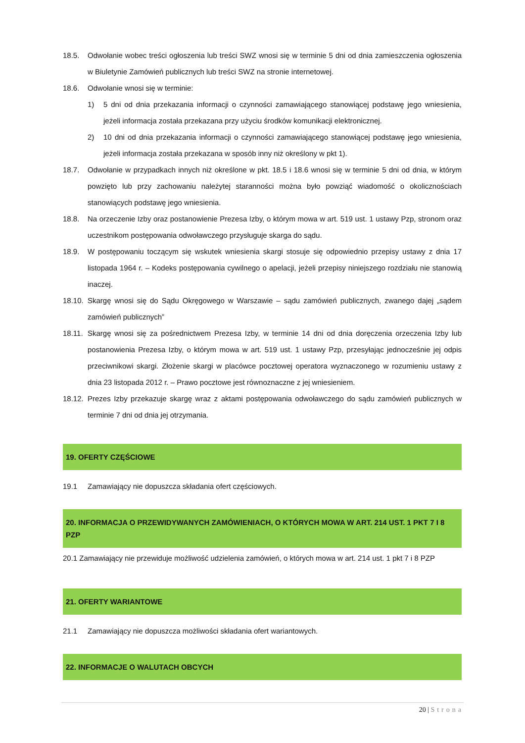18.5. Odwołanie wobec treści ogłoszenia lub treści SWZ wnosi się w terminie 5 dni od dnia zamieszczenia ogłoszenia w Biuletynie Zamówień publicznych lub treści SWZ na stronie internetowej.
18.6. Odwołanie wnosi się w terminie:
1) 5 dni od dnia przekazania informacji o czynności zamawiającego stanowiącej podstawę jego wniesienia, jeżeli informacja została przekazana przy użyciu środków komunikacji elektronicznej.
2) 10 dni od dnia przekazania informacji o czynności zamawiającego stanowiącej podstawę jego wniesienia, jeżeli informacja została przekazana w sposób inny niż określony w pkt 1).
18.7. Odwołanie w przypadkach innych niż określone w pkt. 18.5 i 18.6 wnosi się w terminie 5 dni od dnia, w którym powzięto lub przy zachowaniu należytej staranności można było powziąć wiadomość o okolicznościach stanowiących podstawę jego wniesienia.
18.8. Na orzeczenie Izby oraz postanowienie Prezesa Izby, o którym mowa w art. 519 ust. 1 ustawy Pzp, stronom oraz uczestnikom postępowania odwoławczego przysługuje skarga do sądu.
18.9. W postępowaniu toczącym się wskutek wniesienia skargi stosuje się odpowiednio przepisy ustawy z dnia 17 listopada 1964 r. – Kodeks postępowania cywilnego o apelacji, jeżeli przepisy niniejszego rozdziału nie stanowią inaczej.
18.10.
Skargę wnosi się do Sądu Okręgowego w Warszawie – sądu zamówień publicznych, zwanego dajej „sądem zamówień publicznych”
18.11.
Skargę wnosi się za pośrednictwem Prezesa Izby, w terminie 14 dni od dnia doręczenia orzeczenia Izby lub postanowienia Prezesa Izby, o którym mowa w art. 519 ust. 1 ustawy Pzp, przesyłając jednocześnie jej odpis przeciwnikowi skargi. Złożenie skargi w placówce pocztowej operatora wyznaczonego w rozumieniu ustawy z dnia 23 listopada 2012 r. – Prawo pocztowe jest równoznaczne z jej wniesieniem.
18.12.
Prezes Izby przekazuje skargę wraz z aktami postępowania odwoławczego do sądu zamówień publicznych w terminie 7 dni od dnia jej otrzymania.
19. OFERTY CZĘŚCIOWE
19.1 Zamawiający nie dopuszcza składania ofert częściowych.
20. INFORMACJA O PRZEWIDYWANYCH ZAMÓWIENIACH, O KTÓRYCH MOWA W ART. 214 UST. 1 PKT 7 I 8 PZP
20.1 Zamawiający nie przewiduje możliwość udzielenia zamówień, o których mowa w art. 214 ust. 1 pkt 7 i 8 PZP
21. OFERTY WARIANTOWE
21.1 Zamawiający nie dopuszcza możliwości składania ofert wariantowych.
22. INFORMACJE O WALUTACH OBCYCH
20 | Strona